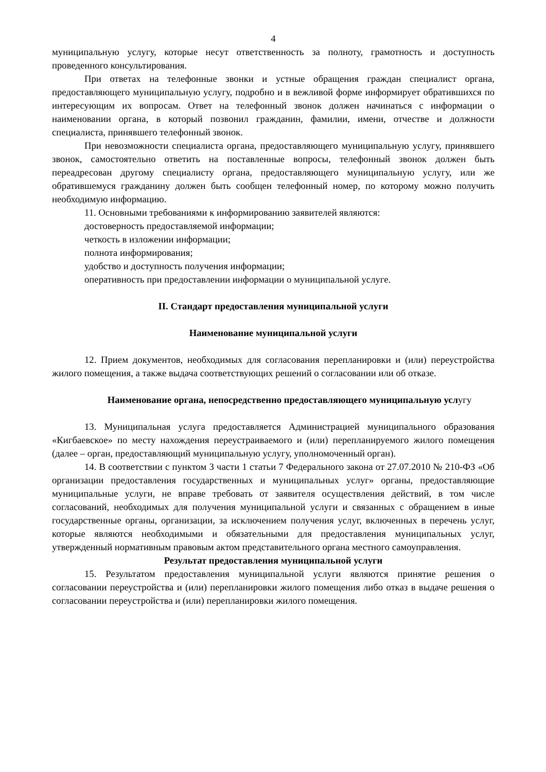4
муниципальную услугу, которые несут ответственность за полноту, грамотность и доступность проведенного консультирования.
При ответах на телефонные звонки и устные обращения граждан специалист органа, предоставляющего муниципальную услугу, подробно и в вежливой форме информирует обратившихся по интересующим их вопросам. Ответ на телефонный звонок должен начинаться с информации о наименовании органа, в который позвонил гражданин, фамилии, имени, отчестве и должности специалиста, принявшего телефонный звонок.
При невозможности специалиста органа, предоставляющего муниципальную услугу, принявшего звонок, самостоятельно ответить на поставленные вопросы, телефонный звонок должен быть переадресован другому специалисту органа, предоставляющего муниципальную услугу, или же обратившемуся гражданину должен быть сообщен телефонный номер, по которому можно получить необходимую информацию.
11. Основными требованиями к информированию заявителей являются:
достоверность предоставляемой информации;
четкость в изложении информации;
полнота информирования;
удобство и доступность получения информации;
оперативность при предоставлении информации о муниципальной услуге.
II. Стандарт предоставления муниципальной услуги
Наименование муниципальной услуги
12. Прием документов, необходимых для согласования перепланировки и (или) переустройства жилого помещения, а также выдача соответствующих решений о согласовании или об отказе.
Наименование органа, непосредственно предоставляющего муниципальную услугу
13. Муниципальная услуга предоставляется Администрацией муниципального образования «Кигбаевское» по месту нахождения переустраиваемого и (или) перепланируемого жилого помещения (далее – орган, предоставляющий муниципальную услугу, уполномоченный орган).
14. В соответствии с пунктом 3 части 1 статьи 7 Федерального закона от 27.07.2010 № 210-ФЗ «Об организации предоставления государственных и муниципальных услуг» органы, предоставляющие муниципальные услуги, не вправе требовать от заявителя осуществления действий, в том числе согласований, необходимых для получения муниципальной услуги и связанных с обращением в иные государственные органы, организации, за исключением получения услуг, включенных в перечень услуг, которые являются необходимыми и обязательными для предоставления муниципальных услуг, утвержденный нормативным правовым актом представительного органа местного самоуправления.
Результат предоставления муниципальной услуги
15. Результатом предоставления муниципальной услуги являются принятие решения о согласовании переустройства и (или) перепланировки жилого помещения либо отказ в выдаче решения о согласовании переустройства и (или) перепланировки жилого помещения.